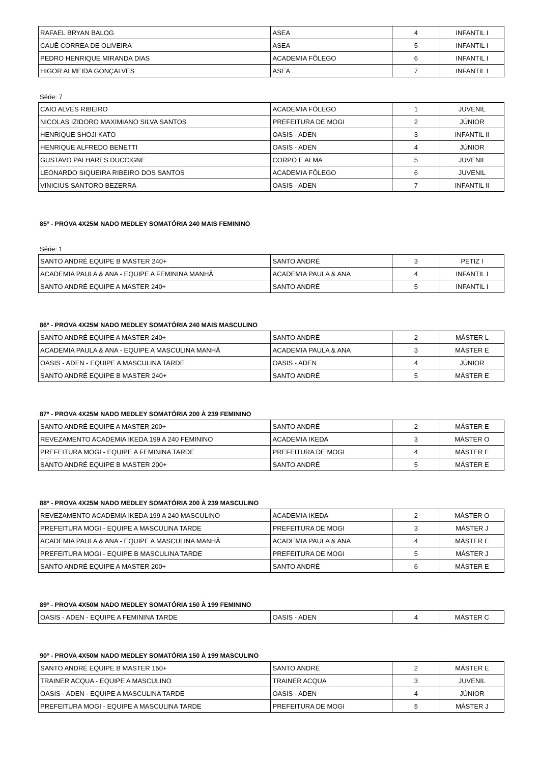| RAFAEL BRYAN BALOG | ASEA | 4 | INFANTIL I |
| CAUÊ CORREA DE OLIVEIRA | ASEA | 5 | INFANTIL I |
| PEDRO HENRIQUE MIRANDA DIAS | ACADEMIA FÔLEGO | 6 | INFANTIL I |
| HIGOR ALMEIDA GONÇALVES | ASEA | 7 | INFANTIL I |
Série: 7
| CAIO ALVES RIBEIRO | ACADEMIA FÔLEGO | 1 | JUVENIL |
| NICOLAS IZIDORO MAXIMIANO SILVA SANTOS | PREFEITURA DE MOGI | 2 | JÚNIOR |
| HENRIQUE SHOJI KATO | OASIS - ADEN | 3 | INFANTIL II |
| HENRIQUE ALFREDO BENETTI | OASIS - ADEN | 4 | JÚNIOR |
| GUSTAVO PALHARES DUCCIGNE | CORPO E ALMA | 5 | JUVENIL |
| LEONARDO SIQUEIRA RIBEIRO DOS SANTOS | ACADEMIA FÔLEGO | 6 | JUVENIL |
| VINICIUS SANTORO BEZERRA | OASIS - ADEN | 7 | INFANTIL II |
85º - PROVA 4X25M NADO MEDLEY SOMATÓRIA 240 MAIS FEMININO
Série: 1
| SANTO ANDRÉ EQUIPE B MASTER 240+ | SANTO ANDRÉ | 3 | PETIZ I |
| ACADEMIA PAULA & ANA - EQUIPE A FEMININA MANHÃ | ACADEMIA PAULA & ANA | 4 | INFANTIL I |
| SANTO ANDRÉ EQUIPE A MASTER 240+ | SANTO ANDRÉ | 5 | INFANTIL I |
86º - PROVA 4X25M NADO MEDLEY SOMATÓRIA 240 MAIS MASCULINO
| SANTO ANDRÉ EQUIPE A MASTER 240+ | SANTO ANDRÉ | 2 | MÁSTER L |
| ACADEMIA PAULA & ANA - EQUIPE A MASCULINA MANHÃ | ACADEMIA PAULA & ANA | 3 | MÁSTER E |
| OASIS - ADEN - EQUIPE A MASCULINA TARDE | OASIS - ADEN | 4 | JÚNIOR |
| SANTO ANDRÉ EQUIPE B MASTER 240+ | SANTO ANDRÉ | 5 | MÁSTER E |
87º - PROVA 4X25M NADO MEDLEY SOMATÓRIA 200 À 239 FEMININO
| SANTO ANDRÉ EQUIPE A MASTER 200+ | SANTO ANDRÉ | 2 | MÁSTER E |
| REVEZAMENTO ACADEMIA IKEDA 199 A 240 FEMININO | ACADEMIA IKEDA | 3 | MÁSTER O |
| PREFEITURA MOGI - EQUIPE A FEMININA TARDE | PREFEITURA DE MOGI | 4 | MÁSTER E |
| SANTO ANDRÉ EQUIPE B MASTER 200+ | SANTO ANDRÉ | 5 | MÁSTER E |
88º - PROVA 4X25M NADO MEDLEY SOMATÓRIA 200 À 239 MASCULINO
| REVEZAMENTO ACADEMIA IKEDA 199 A 240 MASCULINO | ACADEMIA IKEDA | 2 | MÁSTER O |
| PREFEITURA MOGI - EQUIPE A MASCULINA TARDE | PREFEITURA DE MOGI | 3 | MÁSTER J |
| ACADEMIA PAULA & ANA - EQUIPE A MASCULINA MANHÃ | ACADEMIA PAULA & ANA | 4 | MÁSTER E |
| PREFEITURA MOGI - EQUIPE B MASCULINA TARDE | PREFEITURA DE MOGI | 5 | MÁSTER J |
| SANTO ANDRÉ EQUIPE A MASTER 200+ | SANTO ANDRÉ | 6 | MÁSTER E |
89º - PROVA 4X50M NADO MEDLEY SOMATÓRIA 150 À 199 FEMININO
| OASIS - ADEN - EQUIPE A FEMININA TARDE | OASIS - ADEN | 4 | MÁSTER C |
90º - PROVA 4X50M NADO MEDLEY SOMATÓRIA 150 À 199 MASCULINO
| SANTO ANDRÉ EQUIPE B MASTER 150+ | SANTO ANDRÉ | 2 | MÁSTER E |
| TRAINER ACQUA - EQUIPE A MASCULINO | TRAINER ACQUA | 3 | JUVENIL |
| OASIS - ADEN - EQUIPE A MASCULINA TARDE | OASIS - ADEN | 4 | JÚNIOR |
| PREFEITURA MOGI - EQUIPE A MASCULINA TARDE | PREFEITURA DE MOGI | 5 | MÁSTER J |